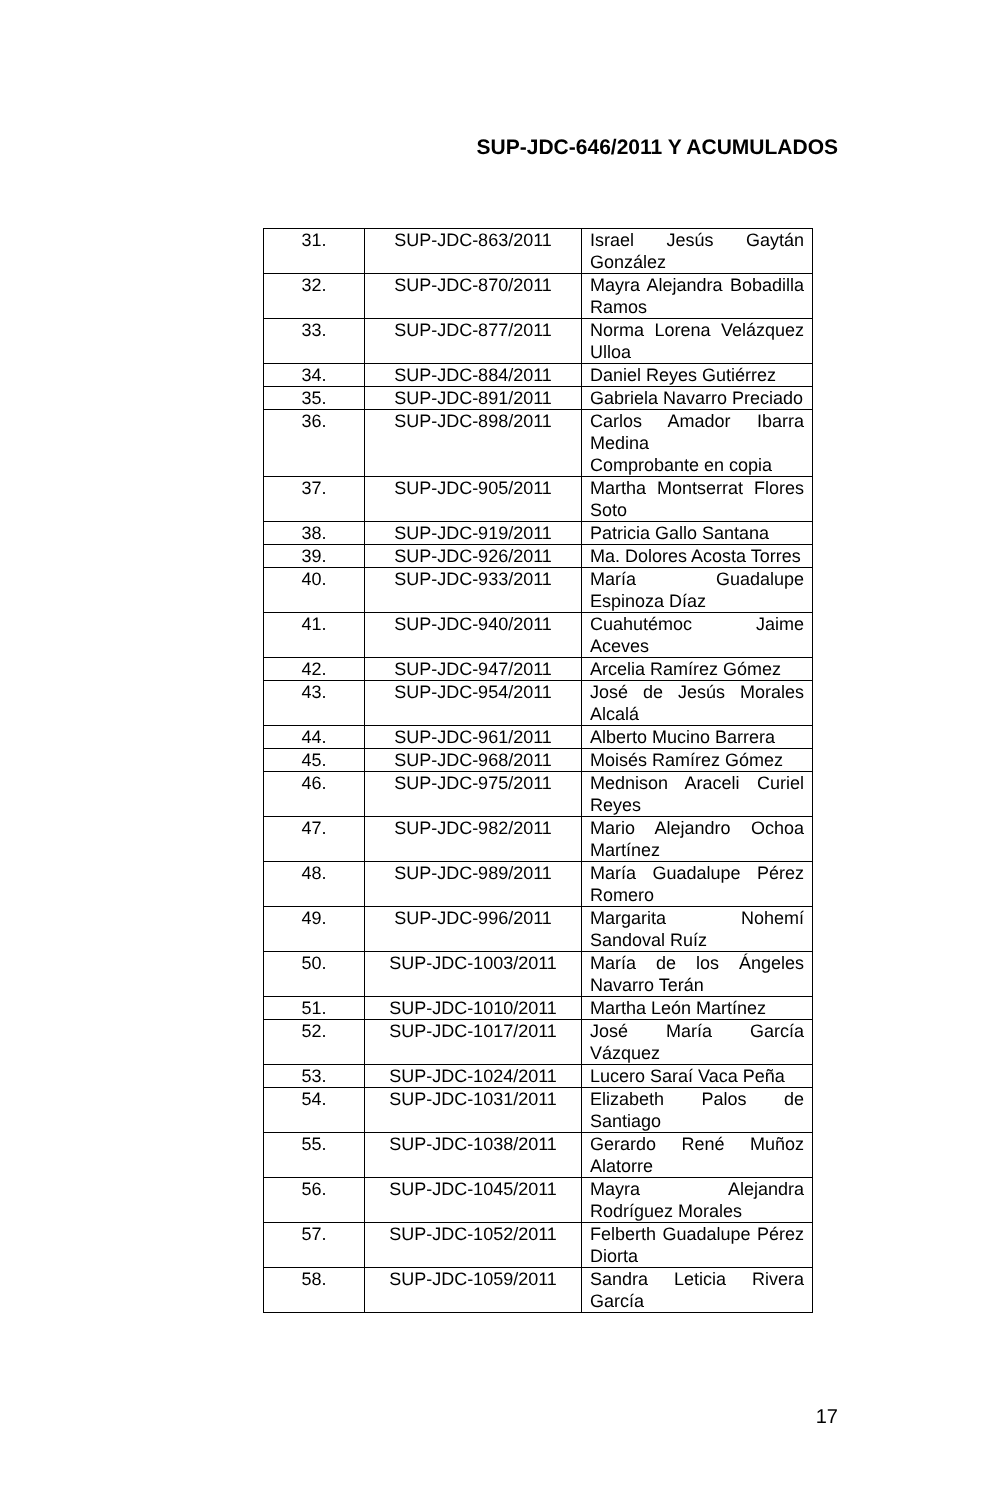SUP-JDC-646/2011 Y ACUMULADOS
| 31. | SUP-JDC-863/2011 | Israel Jesús Gaytán González |
| 32. | SUP-JDC-870/2011 | Mayra Alejandra Bobadilla Ramos |
| 33. | SUP-JDC-877/2011 | Norma Lorena Velázquez Ulloa |
| 34. | SUP-JDC-884/2011 | Daniel Reyes Gutiérrez |
| 35. | SUP-JDC-891/2011 | Gabriela Navarro Preciado |
| 36. | SUP-JDC-898/2011 | Carlos Amador Ibarra Medina Comprobante en copia |
| 37. | SUP-JDC-905/2011 | Martha Montserrat Flores Soto |
| 38. | SUP-JDC-919/2011 | Patricia Gallo Santana |
| 39. | SUP-JDC-926/2011 | Ma. Dolores Acosta Torres |
| 40. | SUP-JDC-933/2011 | María Guadalupe Espinoza Díaz |
| 41. | SUP-JDC-940/2011 | Cuahutémoc Jaime Aceves |
| 42. | SUP-JDC-947/2011 | Arcelia Ramírez Gómez |
| 43. | SUP-JDC-954/2011 | José de Jesús Morales Alcalá |
| 44. | SUP-JDC-961/2011 | Alberto Mucino Barrera |
| 45. | SUP-JDC-968/2011 | Moisés Ramírez Gómez |
| 46. | SUP-JDC-975/2011 | Mednison Araceli Curiel Reyes |
| 47. | SUP-JDC-982/2011 | Mario Alejandro Ochoa Martínez |
| 48. | SUP-JDC-989/2011 | María Guadalupe Pérez Romero |
| 49. | SUP-JDC-996/2011 | Margarita Nohemí Sandoval Ruíz |
| 50. | SUP-JDC-1003/2011 | María de los Ángeles Navarro Terán |
| 51. | SUP-JDC-1010/2011 | Martha León Martínez |
| 52. | SUP-JDC-1017/2011 | José María García Vázquez |
| 53. | SUP-JDC-1024/2011 | Lucero Saraí Vaca Peña |
| 54. | SUP-JDC-1031/2011 | Elizabeth Palos de Santiago |
| 55. | SUP-JDC-1038/2011 | Gerardo René Muñoz Alatorre |
| 56. | SUP-JDC-1045/2011 | Mayra Alejandra Rodríguez Morales |
| 57. | SUP-JDC-1052/2011 | Felberth Guadalupe Pérez Diorta |
| 58. | SUP-JDC-1059/2011 | Sandra Leticia Rivera García |
17